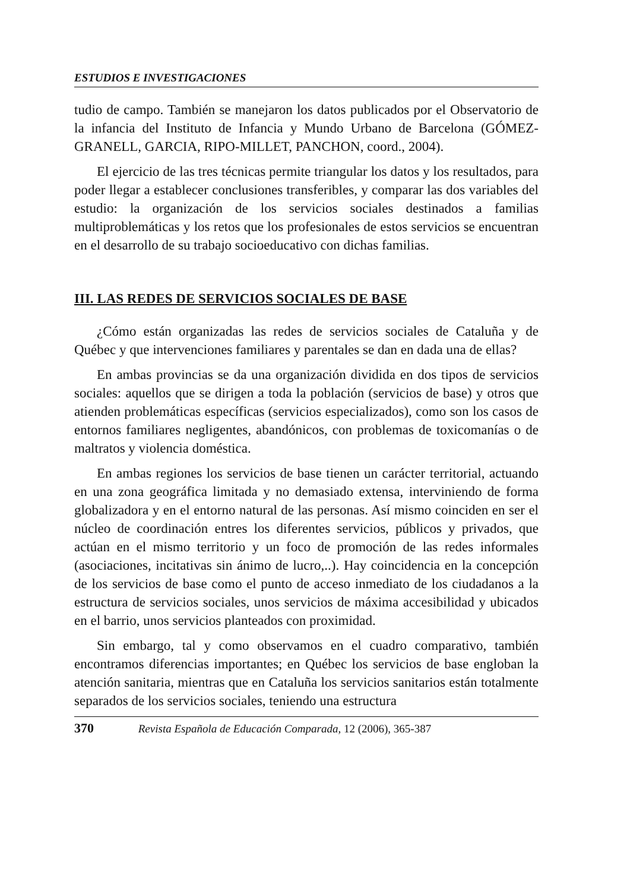ESTUDIOS E INVESTIGACIONES
tudio de campo. También se manejaron los datos publicados por el Observatorio de la infancia del Instituto de Infancia y Mundo Urbano de Barcelona (GÓMEZ-GRANELL, GARCIA, RIPO-MILLET, PANCHON, coord., 2004).
El ejercicio de las tres técnicas permite triangular los datos y los resultados, para poder llegar a establecer conclusiones transferibles, y comparar las dos variables del estudio: la organización de los servicios sociales destinados a familias multiproblemáticas y los retos que los profesionales de estos servicios se encuentran en el desarrollo de su trabajo socioeducativo con dichas familias.
III. LAS REDES DE SERVICIOS SOCIALES DE BASE
¿Cómo están organizadas las redes de servicios sociales de Cataluña y de Québec y que intervenciones familiares y parentales se dan en dada una de ellas?
En ambas provincias se da una organización dividida en dos tipos de servicios sociales: aquellos que se dirigen a toda la población (servicios de base) y otros que atienden problemáticas específicas (servicios especializados), como son los casos de entornos familiares negligentes, abandónicos, con problemas de toxicomanías o de maltratos y violencia doméstica.
En ambas regiones los servicios de base tienen un carácter territorial, actuando en una zona geográfica limitada y no demasiado extensa, interviniendo de forma globalizadora y en el entorno natural de las personas. Así mismo coinciden en ser el núcleo de coordinación entres los diferentes servicios, públicos y privados, que actúan en el mismo territorio y un foco de promoción de las redes informales (asociaciones, incitativas sin ánimo de lucro,..). Hay coincidencia en la concepción de los servicios de base como el punto de acceso inmediato de los ciudadanos a la estructura de servicios sociales, unos servicios de máxima accesibilidad y ubicados en el barrio, unos servicios planteados con proximidad.
Sin embargo, tal y como observamos en el cuadro comparativo, también encontramos diferencias importantes; en Québec los servicios de base engloban la atención sanitaria, mientras que en Cataluña los servicios sanitarios están totalmente separados de los servicios sociales, teniendo una estructura
370 Revista Española de Educación Comparada, 12 (2006), 365-387